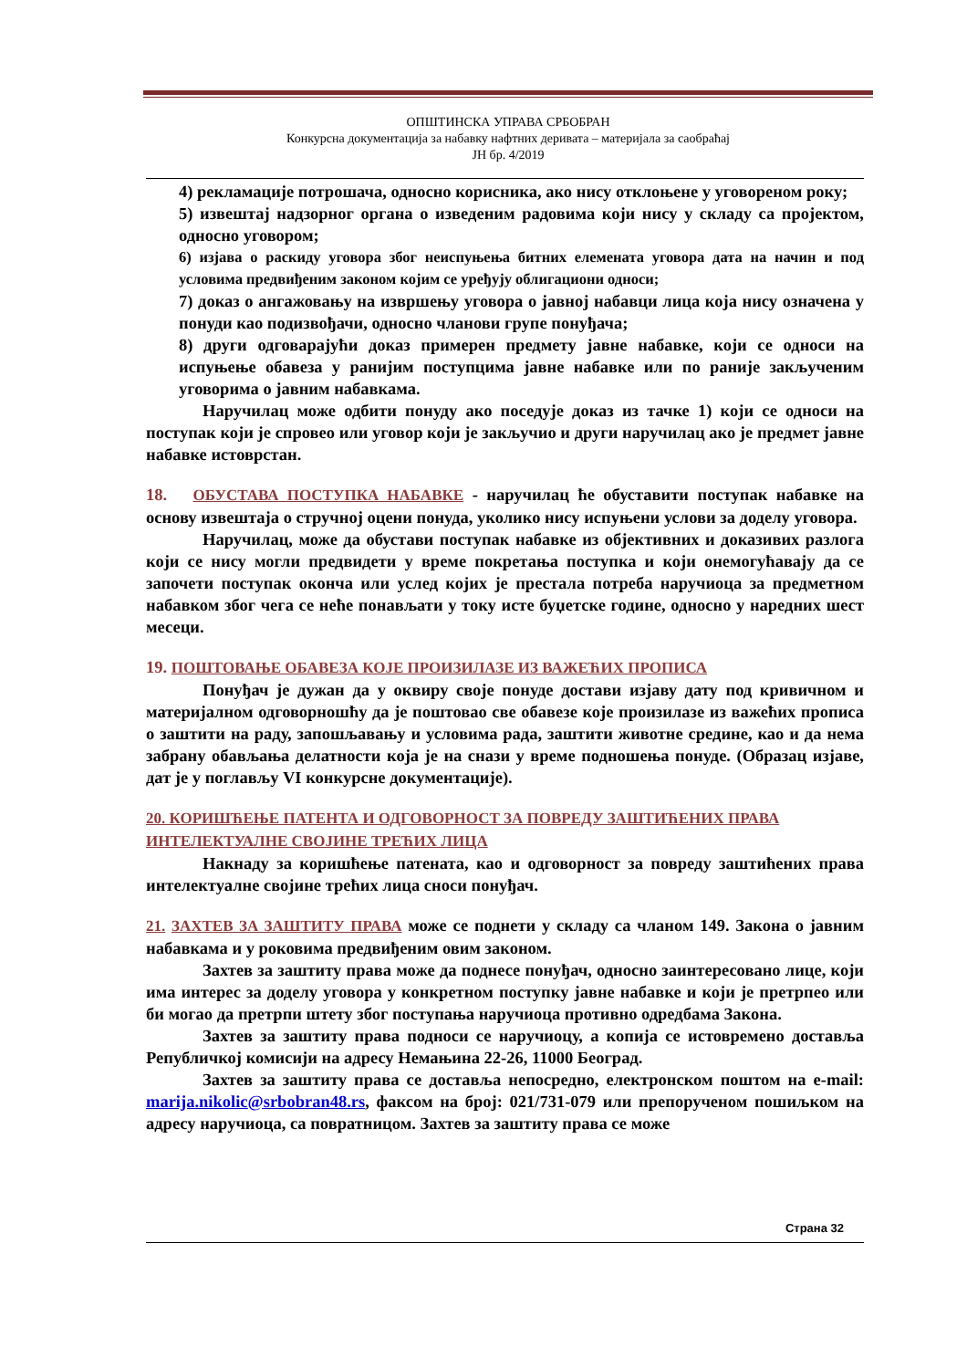ОПШТИНСКА УПРАВА СРБОБРАН
Конкурсна документација за набавку нафтних деривата – материјала за саобраћај
ЈН бр. 4/2019
4) рекламације потрошача, односно корисника, ако нису отклоњене у уговореном року;
5) извештај надзорног органа о изведеним радовима који нису у складу са пројектом, односно уговором;
6) изјава о раскиду уговора због неиспуњења битних елемената уговора дата на начин и под условима предвиђеним законом којим се уређују облигациони односи;
7) доказ о ангажовању на извршењу уговора о јавној набавци лица која нису означена у понуди као подизвођачи, односно чланови групе понуђача;
8) други одговарајући доказ примерен предмету јавне набавке, који се односи на испуњење обавеза у ранијим поступцима јавне набавке или по раније закљученим уговорима о јавним набавкама.
Наручилац може одбити понуду ако поседује доказ из тачке 1) који се односи на поступак који је спровео или уговор који је закључио и други наручилац ако је предмет јавне набавке истоврстан.
18. ОБУСТАВА ПОСТУПКА НАБАВКЕ - наручилац ће обуставити поступак набавке на основу извештаја о стручној оцени понуда, уколико нису испуњени услови за доделу уговора.
Наручилац, може да обустави поступак набавке из објективних и доказивих разлога који се нису могли предвидети у време покретања поступка и који онемогућавају да се започети поступак оконча или услед којих је престала потреба наручиоца за предметном набавком због чега се неће понављати у току исте буџетске године, односно у наредних шест месеци.
19. ПОШТОВАЊЕ ОБАВЕЗА КОЈЕ ПРОИЗИЛАЗЕ ИЗ ВАЖЕЋИХ ПРОПИСА
Понуђач је дужан да у оквиру своје понуде достави изјаву дату под кривичном и материјалном одговорношћу да је поштовао све обавезе које произилазе из важећих прописа о заштити на раду, запошљавању и условима рада, заштити животне средине, као и да нема забрану обављања делатности која је на снази у време подношења понуде. (Образац изјаве, дат је у поглављу VI конкурсне документације).
20. КОРИШЋЕЊЕ ПАТЕНТА И ОДГОВОРНОСТ ЗА ПОВРЕДУ ЗАШТИЋЕНИХ ПРАВА ИНТЕЛЕКТУАЛНЕ СВОЈИНЕ ТРЕЋИХ ЛИЦА
Накнаду за коришћење патената, као и одговорност за повреду заштићених права интелектуалне својине трећих лица сноси понуђач.
21. ЗАХТЕВ ЗА ЗАШТИТУ ПРАВА може се поднети у складу са чланом 149. Закона о јавним набавкама и у роковима предвиђеним овим законом.
Захтев за заштиту права може да поднесе понуђач, односно заинтересовано лице, који има интерес за доделу уговора у конкретном поступку јавне набавке и који је претрпео или би могао да претрпи штету због поступања наручиоца противно одредбама Закона.
Захтев за заштиту права подноси се наручиоцу, а копија се истовремено доставља Републичкој комисији на адресу Немањина 22-26, 11000 Београд.
Захтев за заштиту права се доставља непосредно, електронском поштом на e-mail: marija.nikolic@srbobran48.rs, факсом на број: 021/731-079 или препорученом пошиљком на адресу наручиоца, са повратницом. Захтев за заштиту права се може
Страна 32